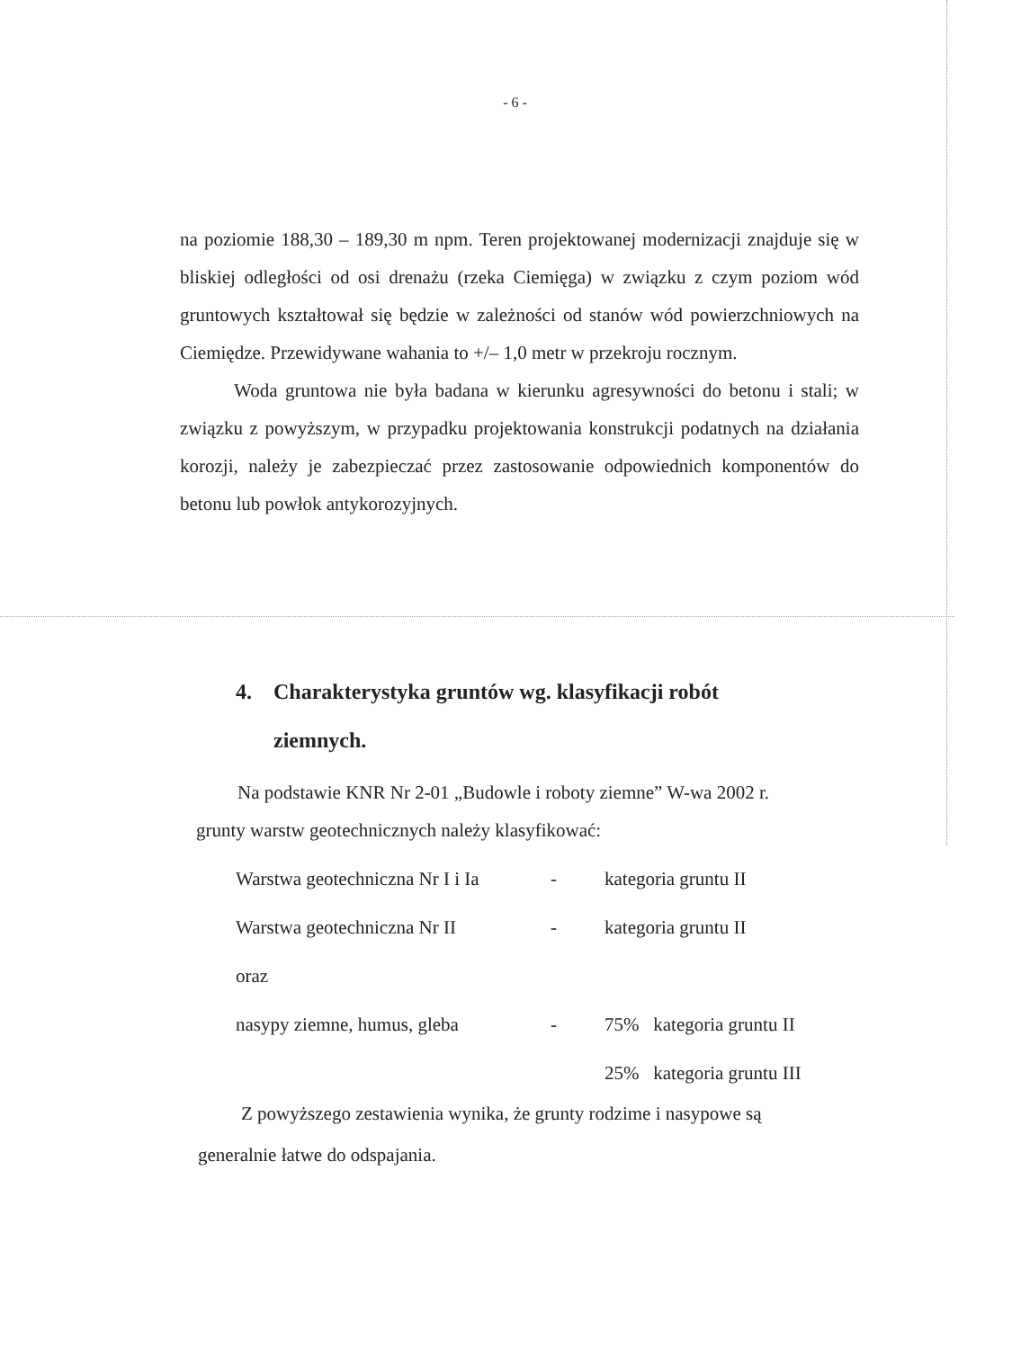- 6 -
na poziomie 188,30 – 189,30 m npm. Teren projektowanej modernizacji znajduje się w bliskiej odległości od osi drenażu (rzeka Ciemięga) w związku z czym poziom wód gruntowych kształtował się będzie w zależności od stanów wód powierzchniowych na Ciemiędze. Przewidywane wahania to +/– 1,0 metr w przekroju rocznym.
Woda gruntowa nie była badana w kierunku agresywności do betonu i stali; w związku z powyższym, w przypadku projektowania konstrukcji podatnych na działania korozji, należy je zabezpieczać przez zastosowanie odpowiednich komponentów do betonu lub powłok antykorozyjnych.
4. Charakterystyka gruntów wg. klasyfikacji robót
ziemnych.
Na podstawie KNR Nr 2-01 „Budowle i roboty ziemne” W-wa 2002 r.
grunty warstw geotechnicznych należy klasyfikować:
| Warstwa geotechniczna Nr I i Ia | - | kategoria gruntu II |
| Warstwa geotechniczna Nr II | - | kategoria gruntu II |
| oraz | | |
| nasypy ziemne, humus, gleba | - | 75% kategoria gruntu II |
| | | 25% kategoria gruntu III |
Z powyższego zestawienia wynika, że grunty rodzime i nasypowe są
generalnie łatwe do odspajania.